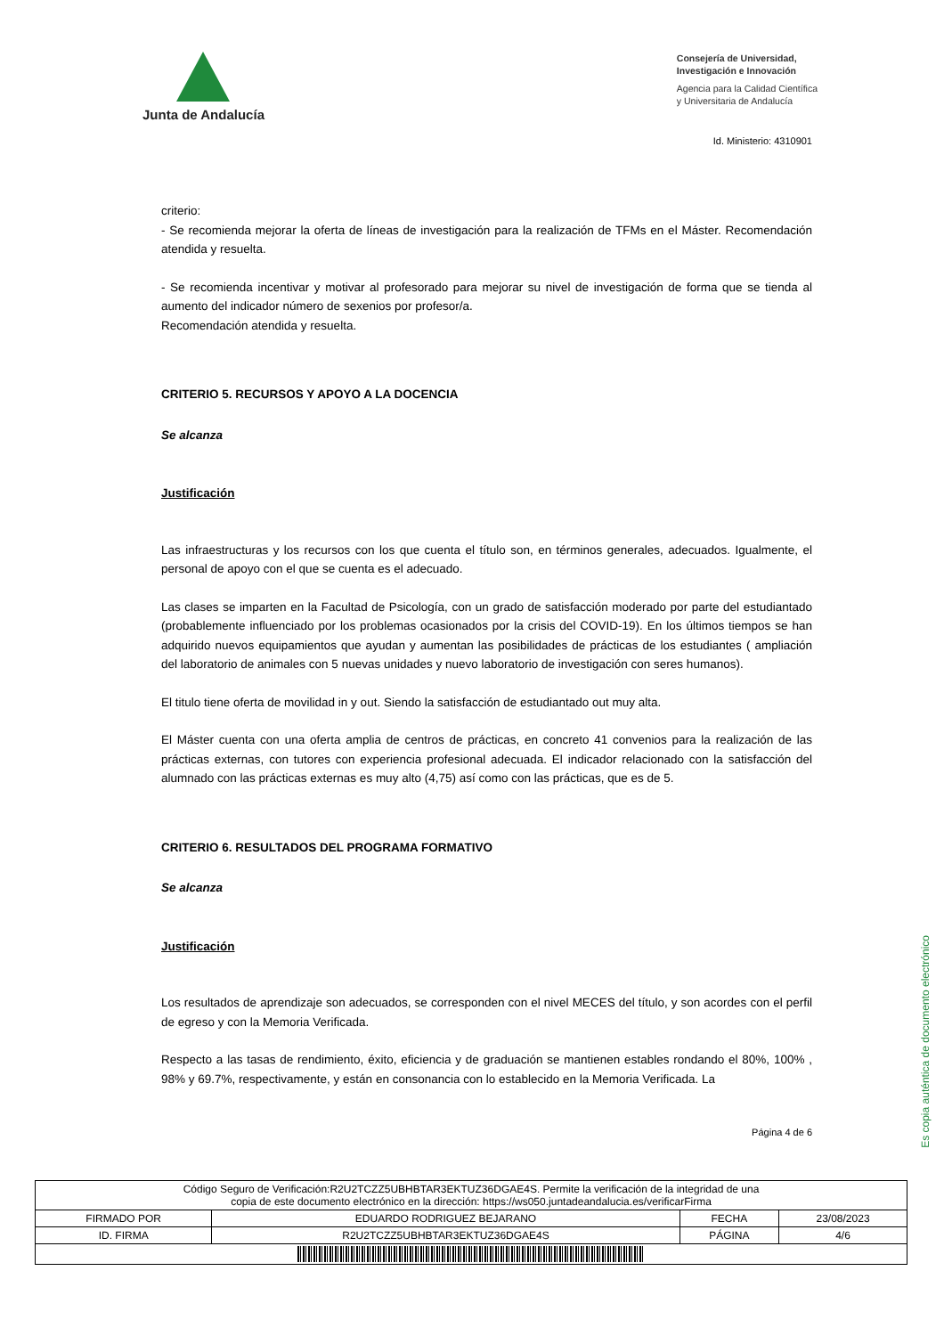Junta de Andalucía
Consejería de Universidad,
Investigación e Innovación
Agencia para la Calidad Científica
y Universitaria de Andalucía
Id. Ministerio: 4310901
criterio:
- Se recomienda mejorar la oferta de líneas de investigación para la realización de TFMs en el Máster. Recomendación atendida y resuelta.
- Se recomienda incentivar y motivar al profesorado para mejorar su nivel de investigación de forma que se tienda al aumento del indicador número de sexenios por profesor/a.
Recomendación atendida y resuelta.
CRITERIO 5. RECURSOS Y APOYO A LA DOCENCIA
Se alcanza
Justificación
Las infraestructuras y los recursos con los que cuenta el título son, en términos generales, adecuados. Igualmente, el personal de apoyo con el que se cuenta es el adecuado.
Las clases se imparten en la Facultad de Psicología, con un grado de satisfacción moderado por parte del estudiantado (probablemente influenciado por los problemas ocasionados por la crisis del COVID-19). En los últimos tiempos se han adquirido nuevos equipamientos que ayudan y aumentan las posibilidades de prácticas de los estudiantes ( ampliación del laboratorio de animales con 5 nuevas unidades y nuevo laboratorio de investigación con seres humanos).
El titulo tiene oferta de movilidad in y out. Siendo la satisfacción de estudiantado out muy alta.
El Máster cuenta con una oferta amplia de centros de prácticas, en concreto 41 convenios para la realización de las prácticas externas, con tutores con experiencia profesional adecuada. El indicador relacionado con la satisfacción del alumnado con las prácticas externas es muy alto (4,75) así como con las prácticas, que es de 5.
CRITERIO 6. RESULTADOS DEL PROGRAMA FORMATIVO
Se alcanza
Justificación
Los resultados de aprendizaje son adecuados, se corresponden con el nivel MECES del título, y son acordes con el perfil de egreso y con la Memoria Verificada.
Respecto a las tasas de rendimiento, éxito, eficiencia y de graduación se mantienen estables rondando el 80%, 100% , 98% y 69.7%, respectivamente, y están en consonancia con lo establecido en la Memoria Verificada. La
Página 4 de 6
Es copia auténtica de documento electrónico
| Código Seguro de Verificación:R2U2TCZZ5UBHBTAR3EKTUZ36DGAE4S. Permite la verificación de la integridad de una copia de este documento electrónico en la dirección: https://ws050.juntadeandalucia.es/verificarFirma | | | |
| FIRMADO POR | EDUARDO RODRIGUEZ BEJARANO | FECHA | 23/08/2023 |
| ID. FIRMA | R2U2TCZZ5UBHBTAR3EKTUZ36DGAE4S | PÁGINA | 4/6 |